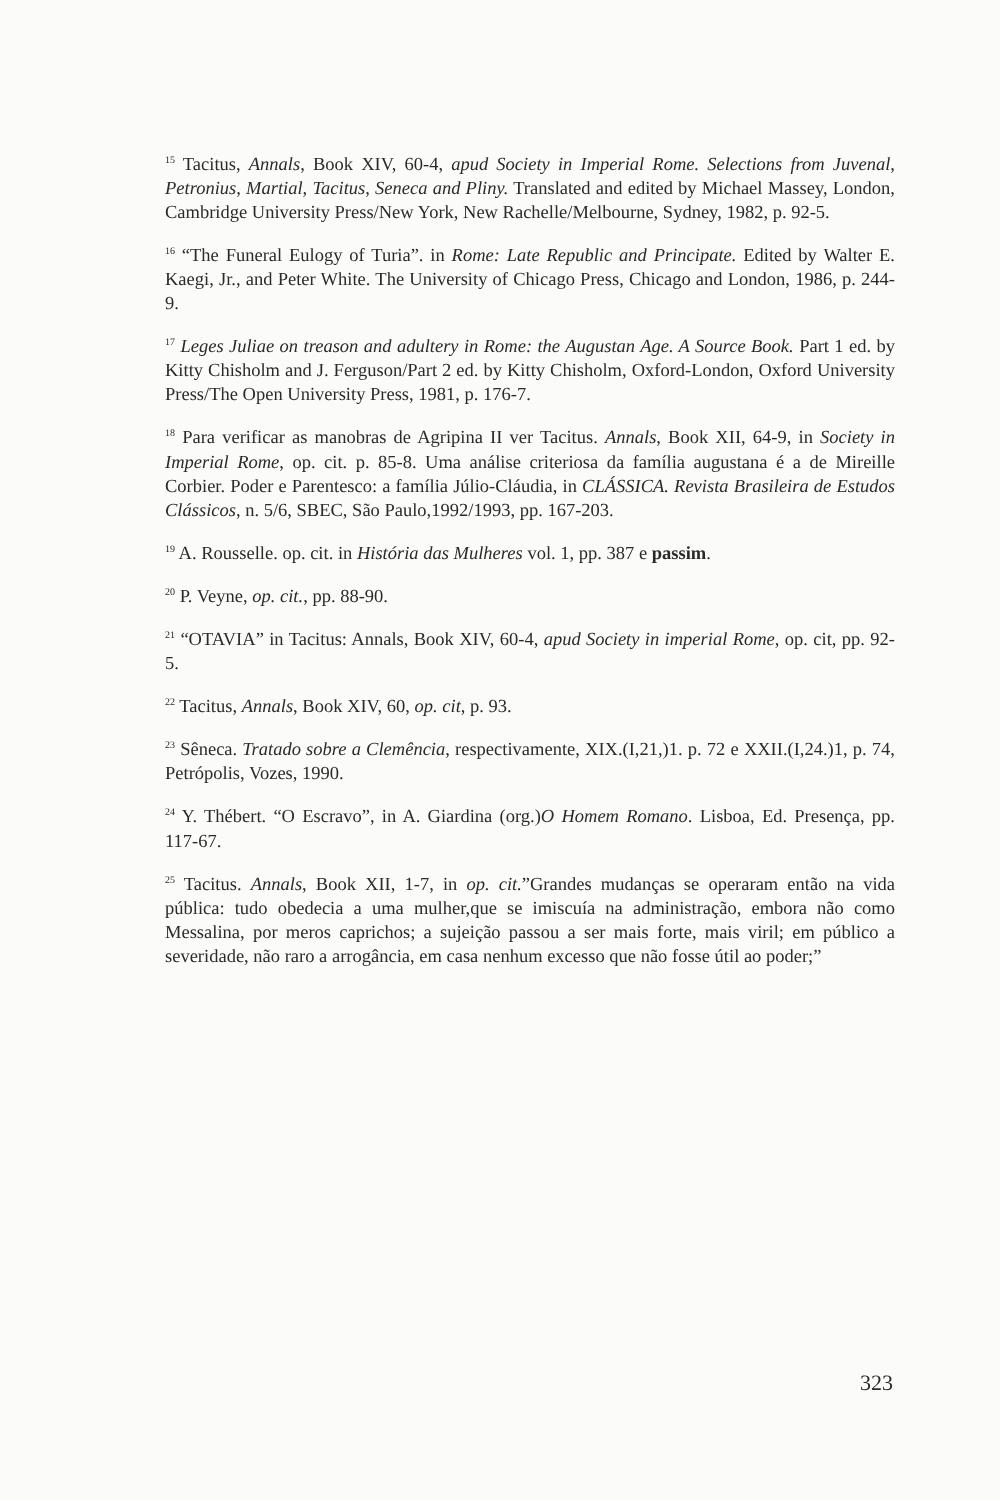<sup>15</sup> Tacitus, Annals, Book XIV, 60-4, apud Society in Imperial Rome. Selections from Juvenal, Petronius, Martial, Tacitus, Seneca and Pliny. Translated and edited by Michael Massey, London, Cambridge University Press/New York, New Rachelle/Melbourne, Sydney, 1982, p. 92-5.
<sup>16</sup> “The Funeral Eulogy of Turia”. in Rome: Late Republic and Principate. Edited by Walter E. Kaegi, Jr., and Peter White. The University of Chicago Press, Chicago and London, 1986, p. 244-9.
<sup>17</sup> Leges Juliae on treason and adultery in Rome: the Augustan Age. A Source Book. Part 1 ed. by Kitty Chisholm and J. Ferguson/Part 2 ed. by Kitty Chisholm, Oxford-London, Oxford University Press/The Open University Press, 1981, p. 176-7.
<sup>18</sup> Para verificar as manobras de Agripina II ver Tacitus. Annals, Book XII, 64-9, in Society in Imperial Rome, op. cit. p. 85-8. Uma análise criteriosa da família augustana é a de Mireille Corbier. Poder e Parentesco: a família Júlio-Cláudia, in CLÁSSICA. Revista Brasileira de Estudos Clássicos, n. 5/6, SBEC, São Paulo,1992/1993, pp. 167-203.
<sup>19</sup> A. Rousselle. op. cit. in História das Mulheres vol. 1, pp. 387 e passim.
<sup>20</sup> P. Veyne, op. cit., pp. 88-90.
<sup>21</sup> “OTAVIA” in Tacitus: Annals, Book XIV, 60-4, apud Society in imperial Rome, op. cit, pp. 92-5.
<sup>22</sup> Tacitus, Annals, Book XIV, 60, op. cit, p. 93.
<sup>23</sup> Sêneca. Tratado sobre a Clemência, respectivamente, XIX.(I,21,)1. p. 72 e XXII.(I,24.)1, p. 74, Petrópolis, Vozes, 1990.
<sup>24</sup> Y. Thébert. “O Escravo”, in A. Giardina (org.)O Homem Romano. Lisboa, Ed. Presença, pp. 117-67.
<sup>25</sup> Tacitus. Annals, Book XII, 1-7, in op. cit.”Grandes mudanças se operaram então na vida pública: tudo obedecia a uma mulher,que se imiscuía na administração, embora não como Messalina, por meros caprichos; a sujeição passou a ser mais forte, mais viril; em público a severidade, não raro a arrogância, em casa nenhum excesso que não fosse útil ao poder;”
323